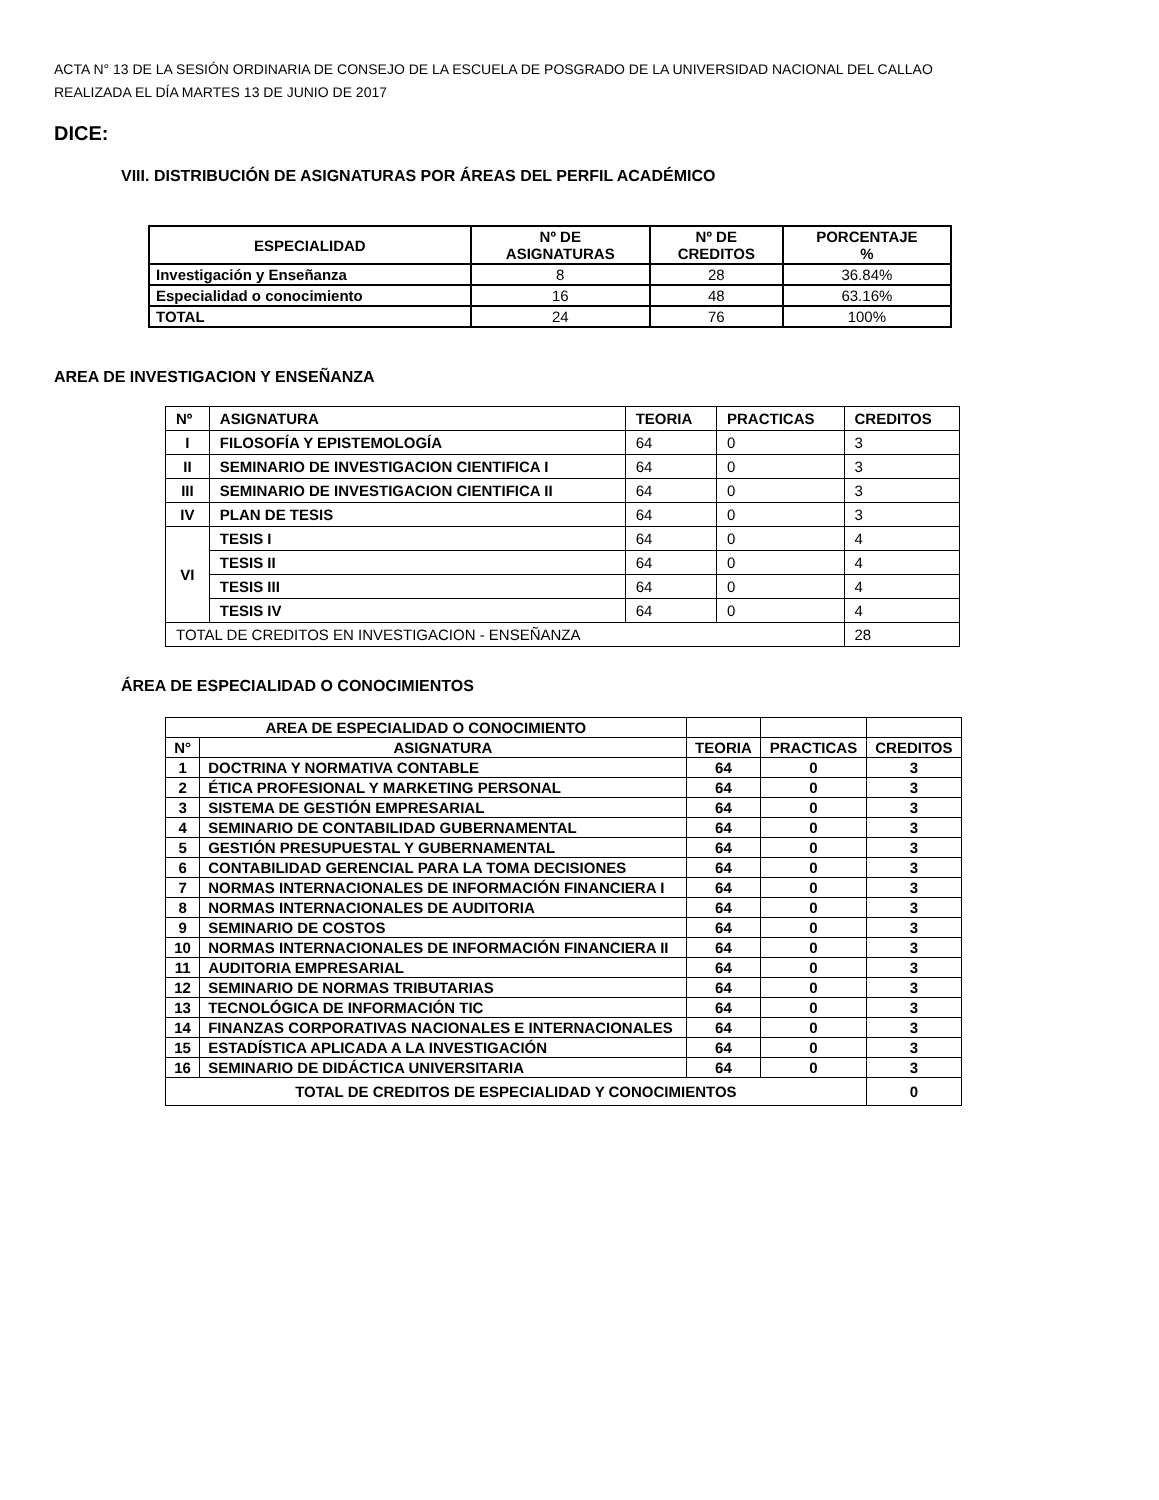ACTA N° 13 DE LA SESIÓN ORDINARIA DE CONSEJO DE LA ESCUELA DE POSGRADO DE LA UNIVERSIDAD NACIONAL DEL CALLAO
REALIZADA EL DÍA MARTES 13 DE JUNIO DE 2017
DICE:
VIII. DISTRIBUCIÓN DE ASIGNATURAS POR ÁREAS DEL PERFIL ACADÉMICO
| ESPECIALIDAD | Nº DE ASIGNATURAS | Nº DE CREDITOS | PORCENTAJE % |
| --- | --- | --- | --- |
| Investigación y Enseñanza | 8 | 28 | 36.84% |
| Especialidad o conocimiento | 16 | 48 | 63.16% |
| TOTAL | 24 | 76 | 100% |
AREA DE INVESTIGACION Y ENSEÑANZA
| Nº | ASIGNATURA | TEORIA | PRACTICAS | CREDITOS |
| --- | --- | --- | --- | --- |
| I | FILOSOFÍA Y EPISTEMOLOGÍA | 64 | 0 | 3 |
| II | SEMINARIO DE INVESTIGACION CIENTIFICA I | 64 | 0 | 3 |
| III | SEMINARIO DE INVESTIGACION CIENTIFICA II | 64 | 0 | 3 |
| IV | PLAN DE TESIS | 64 | 0 | 3 |
| VI | TESIS I | 64 | 0 | 4 |
| | TESIS II | 64 | 0 | 4 |
| | TESIS III | 64 | 0 | 4 |
| | TESIS IV | 64 | 0 | 4 |
| TOTAL DE CREDITOS EN INVESTIGACION - ENSEÑANZA | | | | 28 |
ÁREA DE ESPECIALIDAD O CONOCIMIENTOS
| AREA DE ESPECIALIDAD O CONOCIMIENTO | | | | |
| N° | ASIGNATURA | TEORIA | PRACTICAS | CREDITOS |
| 1 | DOCTRINA Y NORMATIVA CONTABLE | 64 | 0 | 3 |
| 2 | ÉTICA PROFESIONAL Y MARKETING PERSONAL | 64 | 0 | 3 |
| 3 | SISTEMA DE GESTIÓN EMPRESARIAL | 64 | 0 | 3 |
| 4 | SEMINARIO DE CONTABILIDAD GUBERNAMENTAL | 64 | 0 | 3 |
| 5 | GESTIÓN PRESUPUESTAL Y GUBERNAMENTAL | 64 | 0 | 3 |
| 6 | CONTABILIDAD GERENCIAL PARA LA TOMA DECISIONES | 64 | 0 | 3 |
| 7 | NORMAS INTERNACIONALES DE INFORMACIÓN FINANCIERA I | 64 | 0 | 3 |
| 8 | NORMAS INTERNACIONALES DE AUDITORIA | 64 | 0 | 3 |
| 9 | SEMINARIO DE COSTOS | 64 | 0 | 3 |
| 10 | NORMAS INTERNACIONALES DE INFORMACIÓN FINANCIERA II | 64 | 0 | 3 |
| 11 | AUDITORIA EMPRESARIAL | 64 | 0 | 3 |
| 12 | SEMINARIO DE NORMAS TRIBUTARIAS | 64 | 0 | 3 |
| 13 | TECNOLÓGICA DE INFORMACIÓN TIC | 64 | 0 | 3 |
| 14 | FINANZAS CORPORATIVAS NACIONALES E INTERNACIONALES | 64 | 0 | 3 |
| 15 | ESTADÍSTICA APLICADA A LA INVESTIGACIÓN | 64 | 0 | 3 |
| 16 | SEMINARIO DE DIDÁCTICA UNIVERSITARIA | 64 | 0 | 3 |
| TOTAL DE CREDITOS DE ESPECIALIDAD Y CONOCIMIENTOS | | | | 0 |